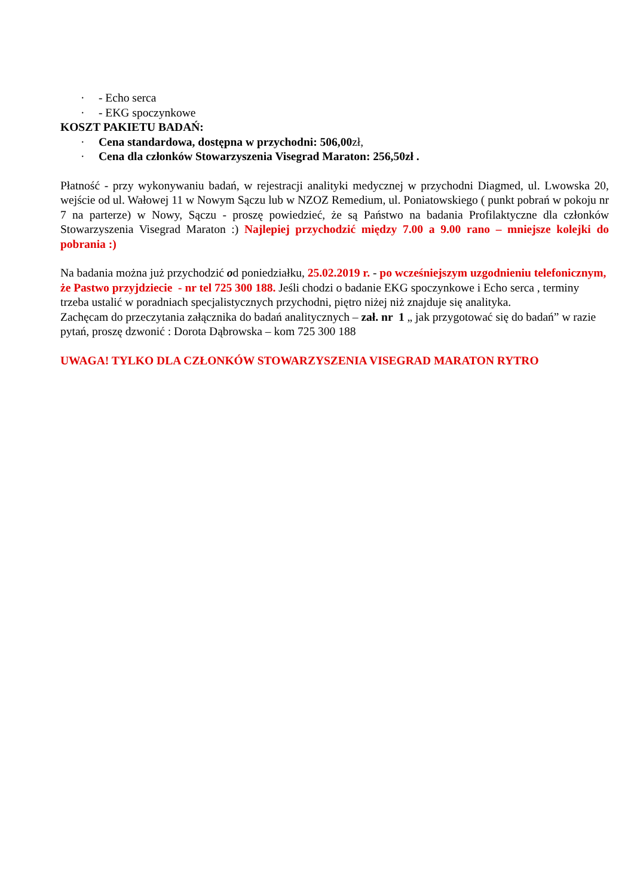· - Echo serca
· - EKG spoczynkowe
KOSZT PAKIETU BADAŃ:
· Cena standardowa, dostępna w przychodni: 506,00zł,
· Cena dla członków Stowarzyszenia Visegrad Maraton: 256,50zł .
Płatność - przy wykonywaniu badań, w rejestracji analityki medycznej w przychodni Diagmed, ul. Lwowska 20, wejście od ul. Wałowej 11 w Nowym Sączu lub w NZOZ Remedium, ul. Poniatowskiego ( punkt pobrań w pokoju nr 7 na parterze) w Nowy, Sączu - proszę powiedzieć, że są Państwo na badania Profilaktyczne dla członków Stowarzyszenia Visegrad Maraton :) Najlepiej przychodzić między 7.00 a 9.00 rano – mniejsze kolejki do pobrania :)
Na badania można już przychodzić od poniedziałku, 25.02.2019 r. - po wcześniejszym uzgodnieniu telefonicznym, że Pastwo przyjdziecie - nr tel 725 300 188. Jeśli chodzi o badanie EKG spoczynkowe i Echo serca , terminy trzeba ustalić w poradniach specjalistycznych przychodni, piętro niżej niż znajduje się analityka.
Zachęcam do przeczytania załącznika do badań analitycznych – zał. nr 1 „ jak przygotować się do badań” w razie pytań, proszę dzwonić : Dorota Dąbrowska – kom 725 300 188
UWAGA! TYLKO DLA CZŁONKÓW STOWARZYSZENIA VISEGRAD MARATON RYTRO